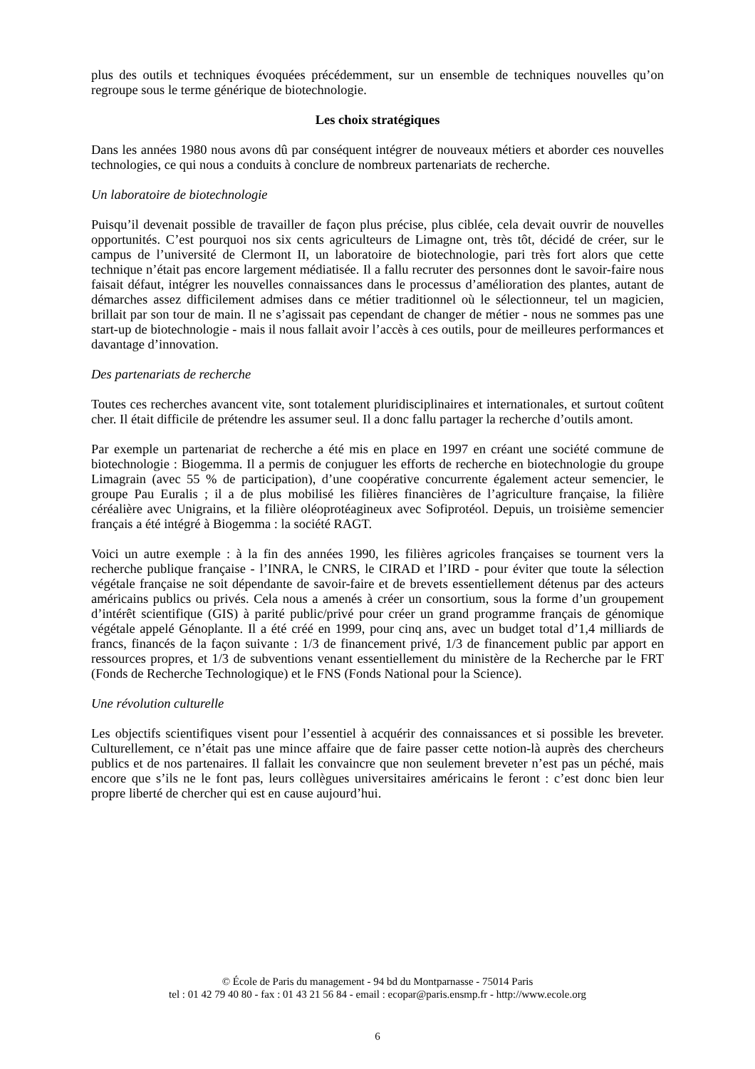plus des outils et techniques évoquées précédemment, sur un ensemble de techniques nouvelles qu’on regroupe sous le terme générique de biotechnologie.
Les choix stratégiques
Dans les années 1980 nous avons dû par conséquent intégrer de nouveaux métiers et aborder ces nouvelles technologies, ce qui nous a conduits à conclure de nombreux partenariats de recherche.
Un laboratoire de biotechnologie
Puisqu’il devenait possible de travailler de façon plus précise, plus ciblée, cela devait ouvrir de nouvelles opportunités. C’est pourquoi nos six cents agriculteurs de Limagne ont, très tôt, décidé de créer, sur le campus de l’université de Clermont II, un laboratoire de biotechnologie, pari très fort alors que cette technique n’était pas encore largement médiatisée. Il a fallu recruter des personnes dont le savoir-faire nous faisait défaut, intégrer les nouvelles connaissances dans le processus d’amélioration des plantes, autant de démarches assez difficilement admises dans ce métier traditionnel où le sélectionneur, tel un magicien, brillait par son tour de main. Il ne s’agissait pas cependant de changer de métier - nous ne sommes pas une start-up de biotechnologie - mais il nous fallait avoir l’accès à ces outils, pour de meilleures performances et davantage d’innovation.
Des partenariats de recherche
Toutes ces recherches avancent vite, sont totalement pluridisciplinaires et internationales, et surtout coûtent cher. Il était difficile de prétendre les assumer seul. Il a donc fallu partager la recherche d’outils amont.
Par exemple un partenariat de recherche a été mis en place en 1997 en créant une société commune de biotechnologie : Biogemma. Il a permis de conjuguer les efforts de recherche en biotechnologie du groupe Limagrain (avec 55 % de participation), d’une coopérative concurrente également acteur semencier, le groupe Pau Euralis ; il a de plus mobilisé les filières financières de l’agriculture française, la filière céréalière avec Unigrains, et la filière oléoprotéagineux avec Sofiprotéol. Depuis, un troisième semencier français a été intégré à Biogemma : la société RAGT.
Voici un autre exemple : à la fin des années 1990, les filières agricoles françaises se tournent vers la recherche publique française - l’INRA, le CNRS, le CIRAD et l’IRD - pour éviter que toute la sélection végétale française ne soit dépendante de savoir-faire et de brevets essentiellement détenus par des acteurs américains publics ou privés. Cela nous a amenés à créer un consortium, sous la forme d’un groupement d’intérêt scientifique (GIS) à parité public/privé pour créer un grand programme français de génomique végétale appelé Génoplante. Il a été créé en 1999, pour cinq ans, avec un budget total d’1,4 milliards de francs, financés de la façon suivante : 1/3 de financement privé, 1/3 de financement public par apport en ressources propres, et 1/3 de subventions venant essentiellement du ministère de la Recherche par le FRT (Fonds de Recherche Technologique) et le FNS (Fonds National pour la Science).
Une révolution culturelle
Les objectifs scientifiques visent pour l’essentiel à acquérir des connaissances et si possible les breveter. Culturellement, ce n’était pas une mince affaire que de faire passer cette notion-là auprès des chercheurs publics et de nos partenaires. Il fallait les convaincre que non seulement breveter n’est pas un péché, mais encore que s’ils ne le font pas, leurs collègues universitaires américains le feront : c’est donc bien leur propre liberté de chercher qui est en cause aujourd’hui.
© École de Paris du management - 94 bd du Montparnasse - 75014 Paris
tel : 01 42 79 40 80 - fax : 01 43 21 56 84 - email : ecopar@paris.ensmp.fr - http://www.ecole.org
6